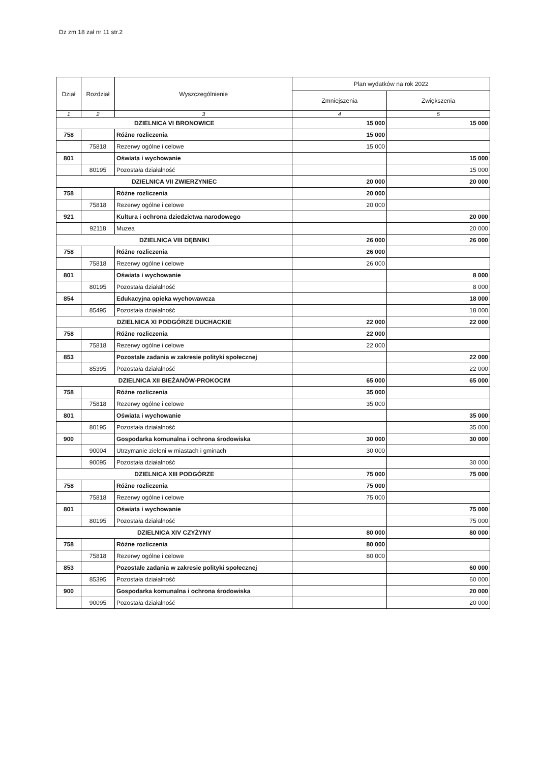Dz zm 18 zał nr 11 str.2
| Dział | Rozdział | Wyszczególnienie | Plan wydatków na rok 2022 | |
| --- | --- | --- | --- | --- |
| | | | Zmniejszenia | Zwiększenia |
| 1 | 2 | 3 | 4 | 5 |
| DZIELNICA VI BRONOWICE | | | 15 000 | 15 000 |
| 758 | | Różne rozliczenia | 15 000 | |
| | 75818 | Rezerwy ogólne i celowe | 15 000 | |
| 801 | | Oświata i wychowanie | | 15 000 |
| | 80195 | Pozostała działalność | | 15 000 |
| DZIELNICA VII ZWIERZYNIEC | | | 20 000 | 20 000 |
| 758 | | Różne rozliczenia | 20 000 | |
| | 75818 | Rezerwy ogólne i celowe | 20 000 | |
| 921 | | Kultura i ochrona dziedzictwa narodowego | | 20 000 |
| | 92118 | Muzea | | 20 000 |
| DZIELNICA VIII DĘBNIKI | | | 26 000 | 26 000 |
| 758 | | Różne rozliczenia | 26 000 | |
| | 75818 | Rezerwy ogólne i celowe | 26 000 | |
| 801 | | Oświata i wychowanie | | 8 000 |
| | 80195 | Pozostała działalność | | 8 000 |
| 854 | | Edukacyjna opieka wychowawcza | | 18 000 |
| | 85495 | Pozostała działalność | | 18 000 |
| DZIELNICA XI PODGÓRZE DUCHACKIE | | | 22 000 | 22 000 |
| 758 | | Różne rozliczenia | 22 000 | |
| | 75818 | Rezerwy ogólne i celowe | 22 000 | |
| 853 | | Pozostałe zadania w zakresie polityki społecznej | | 22 000 |
| | 85395 | Pozostała działalność | | 22 000 |
| DZIELNICA XII BIEŻANÓW-PROKOCIM | | | 65 000 | 65 000 |
| 758 | | Różne rozliczenia | 35 000 | |
| | 75818 | Rezerwy ogólne i celowe | 35 000 | |
| 801 | | Oświata i wychowanie | | 35 000 |
| | 80195 | Pozostała działalność | | 35 000 |
| 900 | | Gospodarka komunalna i ochrona środowiska | 30 000 | 30 000 |
| | 90004 | Utrzymanie zieleni w miastach i gminach | 30 000 | |
| | 90095 | Pozostała działalność | | 30 000 |
| DZIELNICA XIII PODGÓRZE | | | 75 000 | 75 000 |
| 758 | | Różne rozliczenia | 75 000 | |
| | 75818 | Rezerwy ogólne i celowe | 75 000 | |
| 801 | | Oświata i wychowanie | | 75 000 |
| | 80195 | Pozostała działalność | | 75 000 |
| DZIELNICA XIV CZYŻYNY | | | 80 000 | 80 000 |
| 758 | | Różne rozliczenia | 80 000 | |
| | 75818 | Rezerwy ogólne i celowe | 80 000 | |
| 853 | | Pozostałe zadania w zakresie polityki społecznej | | 60 000 |
| | 85395 | Pozostała działalność | | 60 000 |
| 900 | | Gospodarka komunalna i ochrona środowiska | | 20 000 |
| | 90095 | Pozostała działalność | | 20 000 |